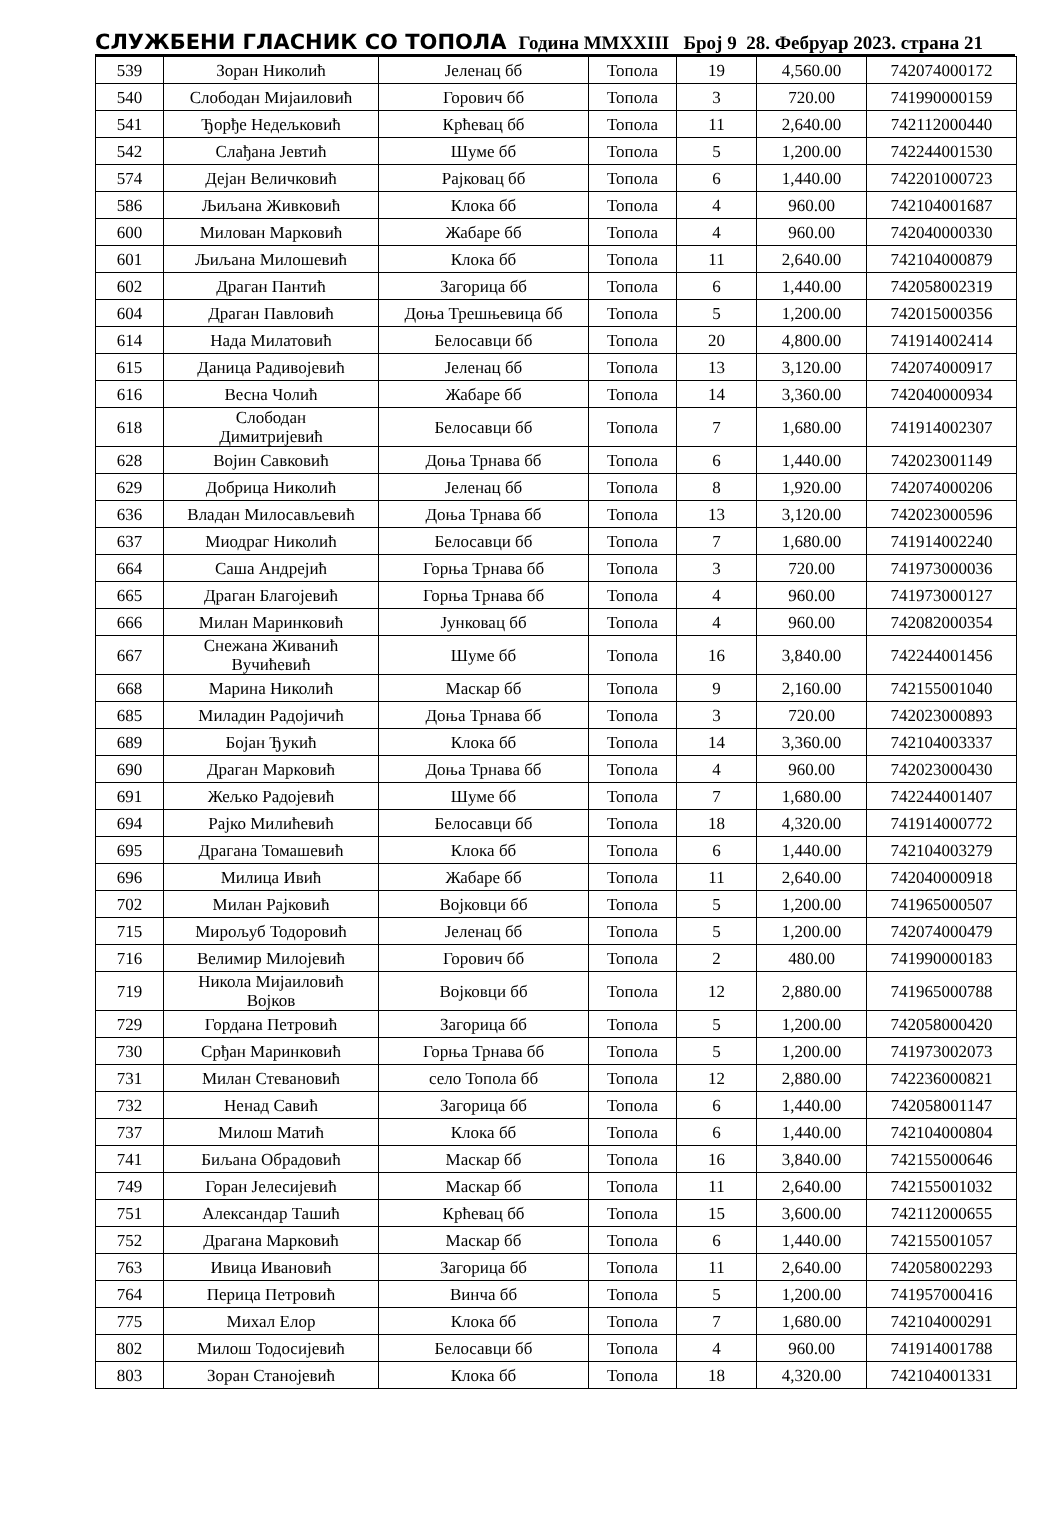СЛУЖБЕНИ ГЛАСНИК СО ТОПОЛА Година MMXXIII Број 9 28. Фебруар 2023. страна 21
| 539 | Зоран Николић | Јеленац бб | Топола | 19 | 4,560.00 | 742074000172 |
| 540 | Слободан Мијаиловић | Горович бб | Топола | 3 | 720.00 | 741990000159 |
| 541 | Ђорђе Недељковић | Крћевац бб | Топола | 11 | 2,640.00 | 742112000440 |
| 542 | Слађана Јевтић | Шуме бб | Топола | 5 | 1,200.00 | 742244001530 |
| 574 | Дејан Величковић | Рајковац бб | Топола | 6 | 1,440.00 | 742201000723 |
| 586 | Љиљана Живковић | Клока бб | Топола | 4 | 960.00 | 742104001687 |
| 600 | Милован Марковић | Жабаре бб | Топола | 4 | 960.00 | 742040000330 |
| 601 | Љиљана Милошевић | Клока бб | Топола | 11 | 2,640.00 | 742104000879 |
| 602 | Драган Пантић | Загорица бб | Топола | 6 | 1,440.00 | 742058002319 |
| 604 | Драган Павловић | Доња Трешњевица бб | Топола | 5 | 1,200.00 | 742015000356 |
| 614 | Нада Милатовић | Белосавци бб | Топола | 20 | 4,800.00 | 741914002414 |
| 615 | Даница Радивојевић | Јеленац бб | Топола | 13 | 3,120.00 | 742074000917 |
| 616 | Весна Чолић | Жабаре бб | Топола | 14 | 3,360.00 | 742040000934 |
| 618 | Слободан Димитријевић | Белосавци бб | Топола | 7 | 1,680.00 | 741914002307 |
| 628 | Војин Савковић | Доња Трнава бб | Топола | 6 | 1,440.00 | 742023001149 |
| 629 | Добрица Николић | Јеленац бб | Топола | 8 | 1,920.00 | 742074000206 |
| 636 | Владан Милосављевић | Доња Трнава бб | Топола | 13 | 3,120.00 | 742023000596 |
| 637 | Миодраг Николић | Белосавци бб | Топола | 7 | 1,680.00 | 741914002240 |
| 664 | Саша Андрејић | Горња Трнава бб | Топола | 3 | 720.00 | 741973000036 |
| 665 | Драган Благојевић | Горња Трнава бб | Топола | 4 | 960.00 | 741973000127 |
| 666 | Милан Маринковић | Јунковац бб | Топола | 4 | 960.00 | 742082000354 |
| 667 | Снежана Живанић Вучићевић | Шуме бб | Топола | 16 | 3,840.00 | 742244001456 |
| 668 | Марина Николић | Маскар бб | Топола | 9 | 2,160.00 | 742155001040 |
| 685 | Миладин Радојичић | Доња Трнава бб | Топола | 3 | 720.00 | 742023000893 |
| 689 | Бојан Ђукић | Клока бб | Топола | 14 | 3,360.00 | 742104003337 |
| 690 | Драган Марковић | Доња Трнава бб | Топола | 4 | 960.00 | 742023000430 |
| 691 | Жељко Радојевић | Шуме бб | Топола | 7 | 1,680.00 | 742244001407 |
| 694 | Рајко Милићевић | Белосавци бб | Топола | 18 | 4,320.00 | 741914000772 |
| 695 | Драгана Томашевић | Клока бб | Топола | 6 | 1,440.00 | 742104003279 |
| 696 | Милица Ивић | Жабаре бб | Топола | 11 | 2,640.00 | 742040000918 |
| 702 | Милан Рајковић | Војковци бб | Топола | 5 | 1,200.00 | 741965000507 |
| 715 | Мирољуб Тодоровић | Јеленац бб | Топола | 5 | 1,200.00 | 742074000479 |
| 716 | Велимир Милојевић | Горович бб | Топола | 2 | 480.00 | 741990000183 |
| 719 | Никола Мијаиловић Војков | Војковци бб | Топола | 12 | 2,880.00 | 741965000788 |
| 729 | Гордана Петровић | Загорица бб | Топола | 5 | 1,200.00 | 742058000420 |
| 730 | Срђан Маринковић | Горња Трнава бб | Топола | 5 | 1,200.00 | 741973002073 |
| 731 | Милан Стевановић | село Топола бб | Топола | 12 | 2,880.00 | 742236000821 |
| 732 | Ненад Савић | Загорица бб | Топола | 6 | 1,440.00 | 742058001147 |
| 737 | Милош Матић | Клока бб | Топола | 6 | 1,440.00 | 742104000804 |
| 741 | Биљана Обрадовић | Маскар бб | Топола | 16 | 3,840.00 | 742155000646 |
| 749 | Горан Јелесијевић | Маскар бб | Топола | 11 | 2,640.00 | 742155001032 |
| 751 | Александар Ташић | Крћевац бб | Топола | 15 | 3,600.00 | 742112000655 |
| 752 | Драгана Марковић | Маскар бб | Топола | 6 | 1,440.00 | 742155001057 |
| 763 | Ивица Ивановић | Загорица бб | Топола | 11 | 2,640.00 | 742058002293 |
| 764 | Перица Петровић | Винча бб | Топола | 5 | 1,200.00 | 741957000416 |
| 775 | Михал Елор | Клока бб | Топола | 7 | 1,680.00 | 742104000291 |
| 802 | Милош Тодосијевић | Белосавци бб | Топола | 4 | 960.00 | 741914001788 |
| 803 | Зоран Станојевић | Клока бб | Топола | 18 | 4,320.00 | 742104001331 |